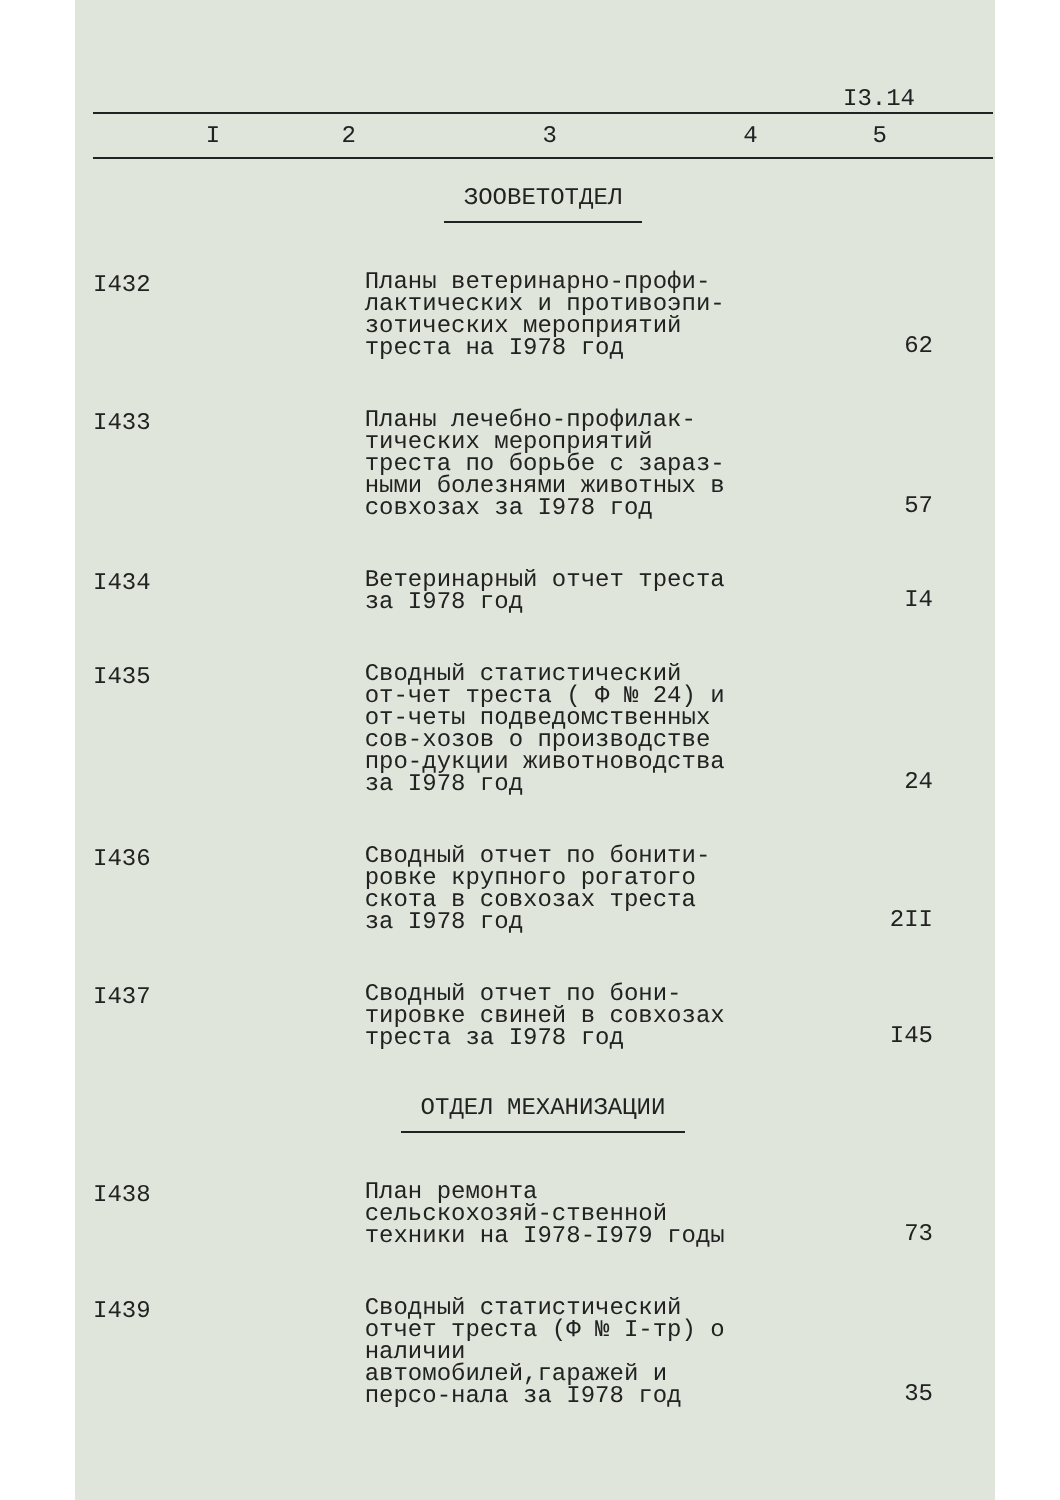I3.14
| I | 2 | 3 | 4 | 5 |
| --- | --- | --- | --- | --- |
| ЗООВЕТОТДЕЛ | | | | |
| I432 | | Планы ветеринарно-профи-лактических и противоэпи-зотических мероприятий треста на I978 год | | 62 |
| I433 | | Планы лечебно-профилак-тических мероприятий треста по борьбе с зараз-ными болезнями животных в совхозах за I978 год | | 57 |
| I434 | | Ветеринарный отчет треста за I978 год | | I4 |
| I435 | | Сводный статистический от-чет треста ( Ф № 24) и от-четы подведомственных сов-хозов о производстве про-дукции животноводства за I978 год | | 24 |
| I436 | | Сводный отчет по бонити-ровке крупного рогатого скота в совхозах треста за I978 год | | 2II |
| I437 | | Сводный отчет по бони-тировке свиней в совхозах треста за I978 год | | I45 |
| ОТДЕЛ МЕХАНИЗАЦИИ | | | | |
| I438 | | План ремонта сельскохозяй-ственной техники на I978-I979 годы | | 73 |
| I439 | | Сводный статистический отчет треста (Ф № I-тр) о наличии автомобилей,гаражей и персо-нала за I978 год | | 35 |